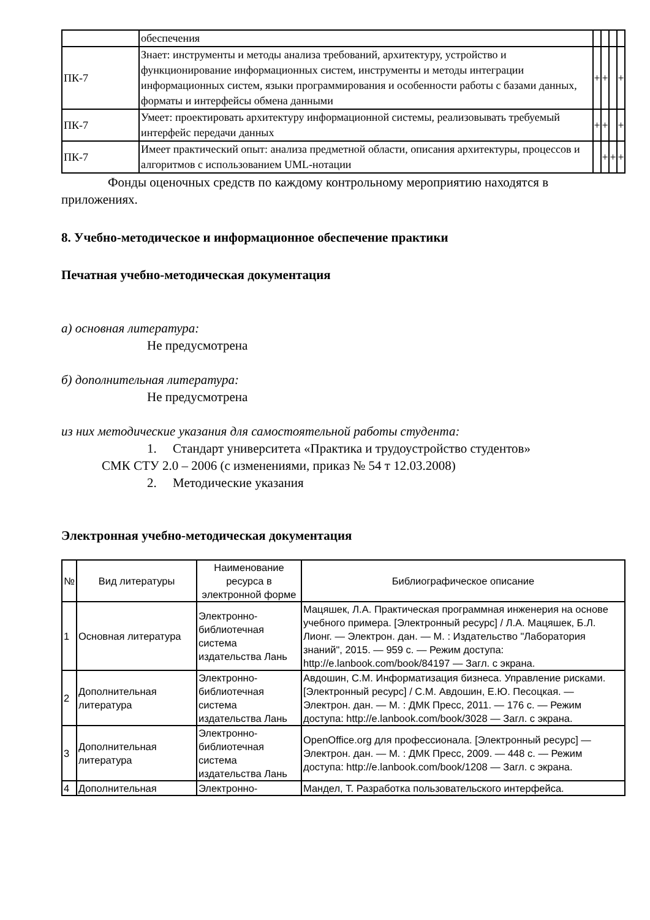| | обеспечения | | | | |
| ПК-7 | Знает: инструменты и методы анализа требований, архитектуру, устройство и функционирование информационных систем, инструменты и методы интеграции информационных систем, языки программирования и особенности работы с базами данных, форматы и интерфейсы обмена данными | + | + | | + |
| ПК-7 | Умеет: проектировать архитектуру информационной системы, реализовывать требуемый интерфейс передачи данных | + | + | | + |
| ПК-7 | Имеет практический опыт: анализа предметной области, описания архитектуры, процессов и алгоритмов с использованием UML-нотации | | + | + | + |
Фонды оценочных средств по каждому контрольному мероприятию находятся в приложениях.
8. Учебно-методическое и информационное обеспечение практики
Печатная учебно-методическая документация
а) основная литература:
Не предусмотрена
б) дополнительная литература:
Не предусмотрена
из них методические указания для самостоятельной работы студента:
1. Стандарт университета «Практика и трудоустройство студентов»
СМК СТУ 2.0 – 2006 (с изменениями, приказ № 54 т 12.03.2008)
2. Методические указания
Электронная учебно-методическая документация
| № | Вид литературы | Наименование ресурса в электронной форме | Библиографическое описание |
| --- | --- | --- | --- |
| 1 | Основная литература | Электронно-библиотечная система издательства Лань | Мацяшек, Л.А. Практическая программная инженерия на основе учебного примера. [Электронный ресурс] / Л.А. Мацяшек, Б.Л. Лионг. — Электрон. дан. — М. : Издательство "Лаборатория знаний", 2015. — 959 с. — Режим доступа: http://e.lanbook.com/book/84197 — Загл. с экрана. |
| 2 | Дополнительная литература | Электронно-библиотечная система издательства Лань | Авдошин, С.М. Информатизация бизнеса. Управление рисками. [Электронный ресурс] / С.М. Авдошин, Е.Ю. Песоцкая. — Электрон. дан. — М. : ДМК Пресс, 2011. — 176 с. — Режим доступа: http://e.lanbook.com/book/3028 — Загл. с экрана. |
| 3 | Дополнительная литература | Электронно-библиотечная система издательства Лань | OpenOffice.org для профессионала. [Электронный ресурс] — Электрон. дан. — М. : ДМК Пресс, 2009. — 448 с. — Режим доступа: http://e.lanbook.com/book/1208 — Загл. с экрана. |
| 4 | Дополнительная | Электронно- | Мандел, Т. Разработка пользовательского интерфейса. |